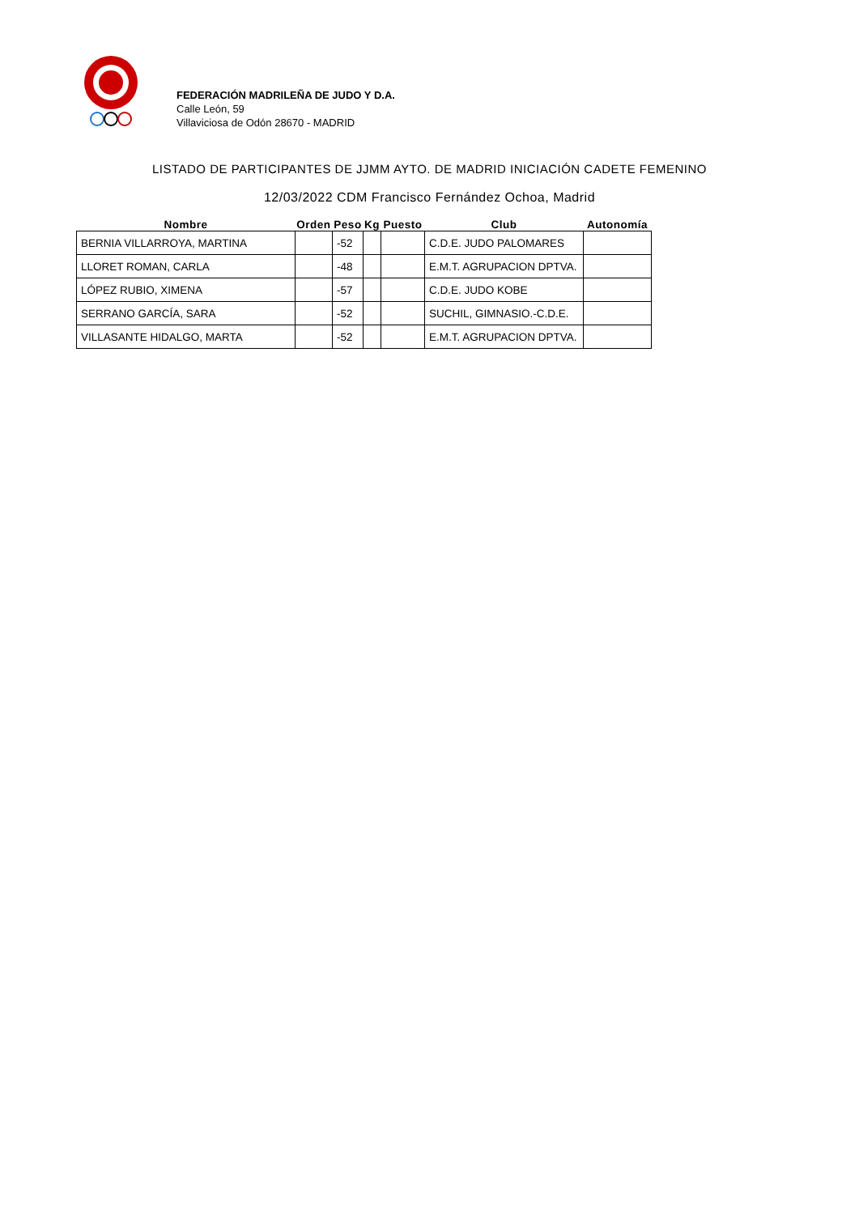FEDERACIÓN MADRILEÑA DE JUDO Y D.A.
Calle León, 59
Villaviciosa de Odón 28670 - MADRID
LISTADO DE PARTICIPANTES DE JJMM AYTO. DE MADRID INICIACIÓN CADETE FEMENINO
12/03/2022 CDM Francisco Fernández Ochoa, Madrid
| Nombre | Orden | Peso | Kg | Puesto | Club | Autonomía |
| --- | --- | --- | --- | --- | --- | --- |
| BERNIA VILLARROYA, MARTINA | | -52 | | | C.D.E. JUDO PALOMARES | |
| LLORET ROMAN, CARLA | | -48 | | | E.M.T. AGRUPACION DPTVA. | |
| LÓPEZ RUBIO, XIMENA | | -57 | | | C.D.E. JUDO KOBE | |
| SERRANO GARCÍA, SARA | | -52 | | | SUCHIL, GIMNASIO.-C.D.E. | |
| VILLASANTE HIDALGO, MARTA | | -52 | | | E.M.T. AGRUPACION DPTVA. | |